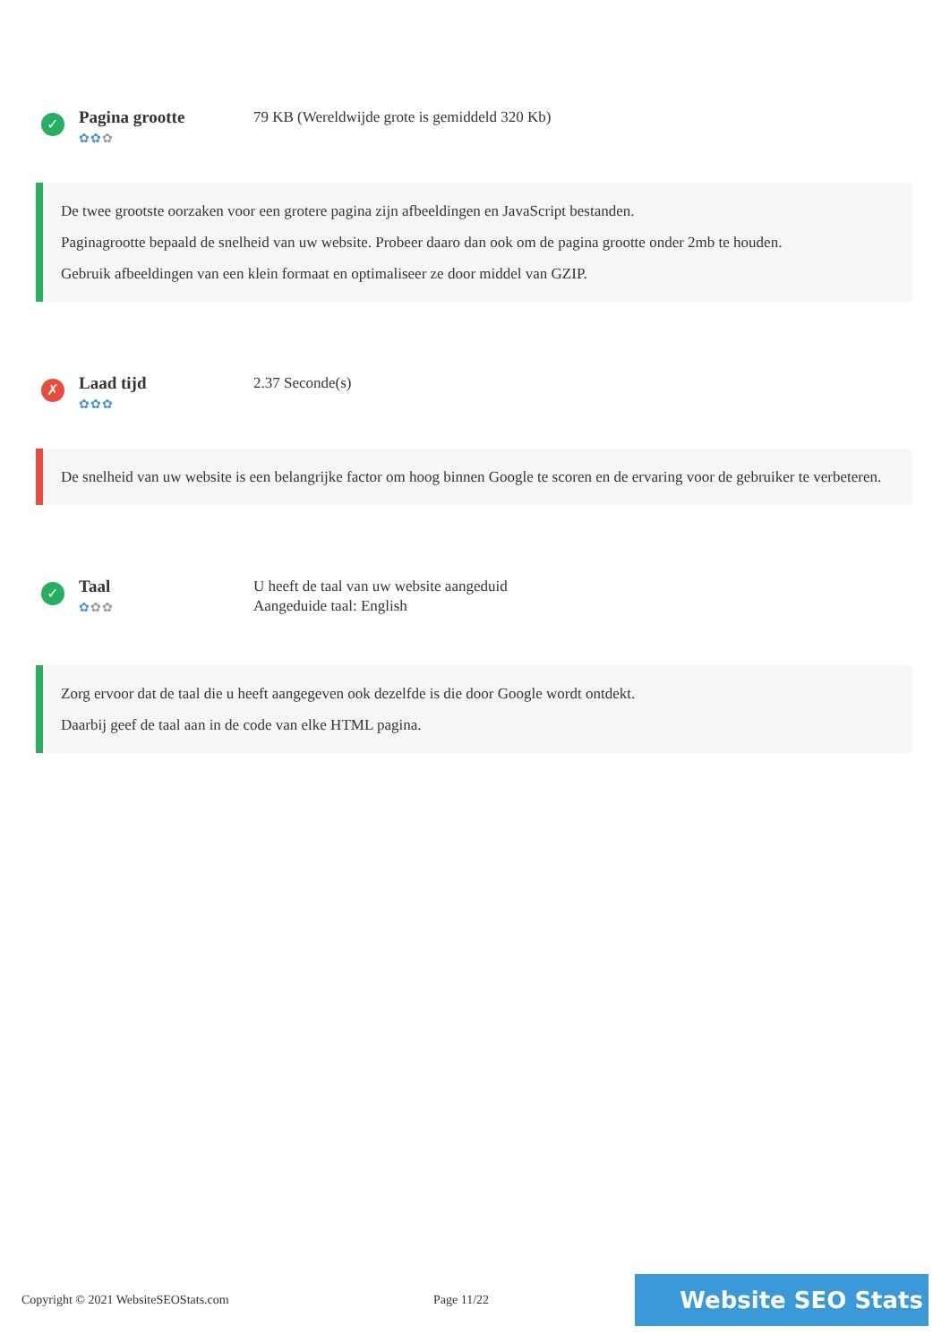✓
Pagina grootte
✿✿✿
79 KB (Wereldwijde grote is gemiddeld 320 Kb)
De twee grootste oorzaken voor een grotere pagina zijn afbeeldingen en JavaScript bestanden.
Paginagrootte bepaald de snelheid van uw website. Probeer daaro dan ook om de pagina grootte onder 2mb te houden.
Gebruik afbeeldingen van een klein formaat en optimaliseer ze door middel van GZIP.
✗
Laad tijd
✿✿✿
2.37 Seconde(s)
De snelheid van uw website is een belangrijke factor om hoog binnen Google te scoren en de ervaring voor de gebruiker te verbeteren.
✓
Taal
✿✿✿
U heeft de taal van uw website aangeduid
Aangeduide taal: English
Zorg ervoor dat de taal die u heeft aangegeven ook dezelfde is die door Google wordt ontdekt.
Daarbij geef de taal aan in de code van elke HTML pagina.
Copyright © 2021 WebsiteSEOStats.com Page 11/22
Website SEO Stats